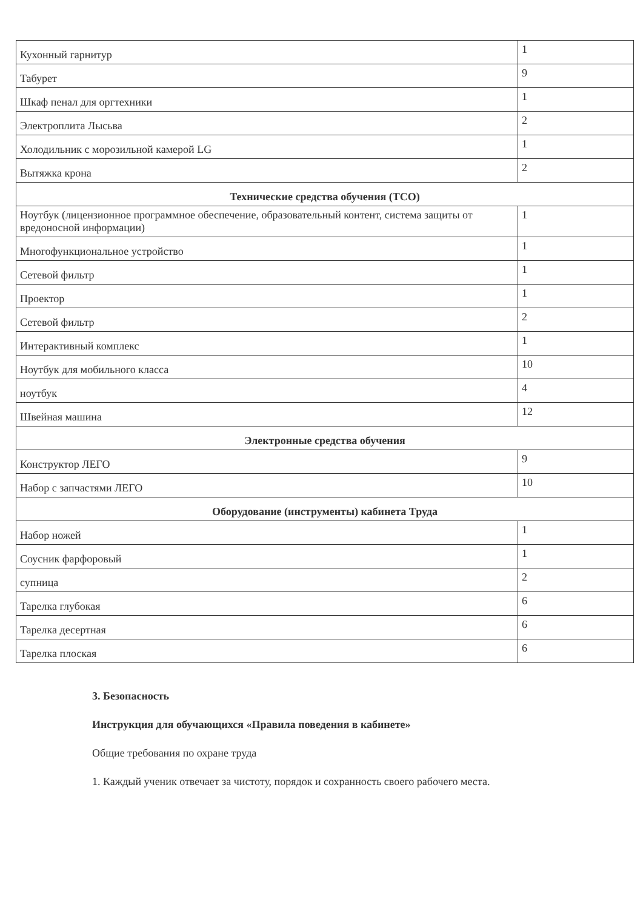| Кухонный гарнитур | 1 |
| Табурет | 9 |
| Шкаф пенал для оргтехники | 1 |
| Электроплита Лысьва | 2 |
| Холодильник с морозильной камерой LG | 1 |
| Вытяжка крона | 2 |
| Технические средства обучения (ТСО) | |
| Ноутбук (лицензионное программное обеспечение, образовательный контент, система защиты от вредоносной информации) | 1 |
| Многофункциональное устройство | 1 |
| Сетевой фильтр | 1 |
| Проектор | 1 |
| Сетевой фильтр | 2 |
| Интерактивный комплекс | 1 |
| Ноутбук для мобильного класса | 10 |
| ноутбук | 4 |
| Швейная машина | 12 |
| Электронные средства обучения | |
| Конструктор ЛЕГО | 9 |
| Набор с запчастями ЛЕГО | 10 |
| Оборудование (инструменты) кабинета Труда | |
| Набор ножей | 1 |
| Соусник фарфоровый | 1 |
| супница | 2 |
| Тарелка глубокая | 6 |
| Тарелка десертная | 6 |
| Тарелка плоская | 6 |
3. Безопасность
Инструкция для обучающихся «Правила поведения в кабинете»
Общие требования по охране труда
1. Каждый ученик отвечает за чистоту, порядок и сохранность своего рабочего места.